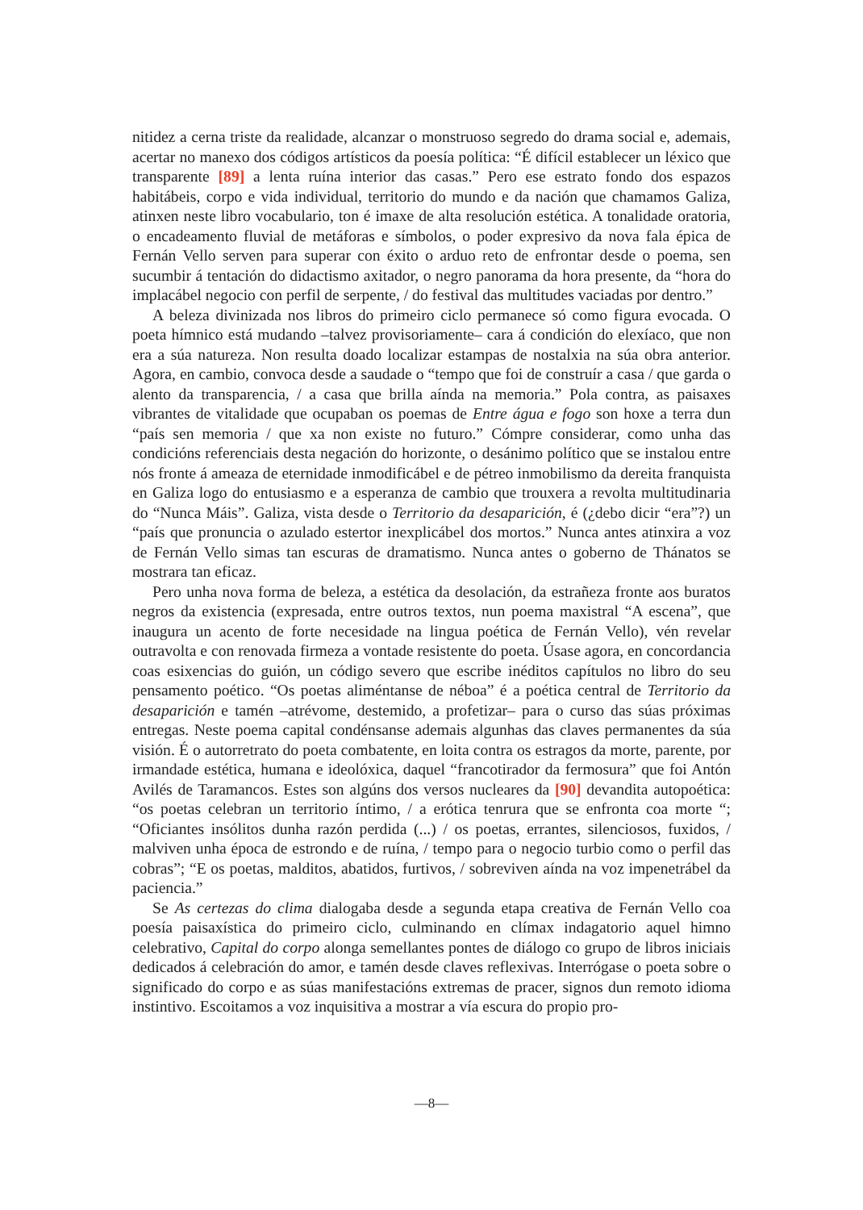nitidez a cerna triste da realidade, alcanzar o monstruoso segredo do drama social e, ademais, acertar no manexo dos códigos artísticos da poesía política: “É difícil establecer un léxico que transparente [89] a lenta ruína interior das casas.” Pero ese estrato fondo dos espazos habitábeis, corpo e vida individual, territorio do mundo e da nación que chamamos Galiza, atinxen neste libro vocabulario, ton é imaxe de alta resolución estética. A tonalidade oratoria, o encadeamento fluvial de metáforas e símbolos, o poder expresivo da nova fala épica de Fernán Vello serven para superar con éxito o arduo reto de enfrontar desde o poema, sen sucumbir á tentación do didactismo axitador, o negro panorama da hora presente, da “hora do implacábel negocio con perfil de serpente, / do festival das multitudes vaciadas por dentro.”
A beleza divinizada nos libros do primeiro ciclo permanece só como figura evocada. O poeta hímnico está mudando –talvez provisoriamente– cara á condición do elexíaco, que non era a súa natureza. Non resulta doado localizar estampas de nostalxia na súa obra anterior. Agora, en cambio, convoca desde a saudade o “tempo que foi de construír a casa / que garda o alento da transparencia, / a casa que brilla aínda na memoria.” Pola contra, as paisaxes vibrantes de vitalidade que ocupaban os poemas de Entre água e fogo son hoxe a terra dun “país sen memoria / que xa non existe no futuro.” Cómpre considerar, como unha das condicións referenciais desta negación do horizonte, o desánimo político que se instalou entre nós fronte á ameaza de eternidade inmodificábel e de pétreo inmobilismo da dereita franquista en Galiza logo do entusiasmo e a esperanza de cambio que trouxera a revolta multitudinaria do “Nunca Máis”. Galiza, vista desde o Territorio da desaparición, é (¿debo dicir “era”?) un “país que pronuncia o azulado estertor inexplicábel dos mortos.” Nunca antes atinxira a voz de Fernán Vello simas tan escuras de dramatismo. Nunca antes o goberno de Thánatos se mostrara tan eficaz.
Pero unha nova forma de beleza, a estética da desolación, da estrañeza fronte aos buratos negros da existencia (expresada, entre outros textos, nun poema maxistral “A escena”, que inaugura un acento de forte necesidade na lingua poética de Fernán Vello), vén revelar outravolta e con renovada firmeza a vontade resistente do poeta. Úsase agora, en concordancia coas esixencias do guión, un código severo que escribe inéditos capítulos no libro do seu pensamento poético. “Os poetas aliméntanse de néboa” é a poética central de Territorio da desaparición e tamén –atrévome, destemido, a profetizar– para o curso das súas próximas entregas. Neste poema capital condénsanse ademais algunhas das claves permanentes da súa visión. É o autorretrato do poeta combatente, en loita contra os estragos da morte, parente, por irmandade estética, humana e ideolóxica, daquel “francotirador da fermosura” que foi Antón Avilés de Taramancos. Estes son algúns dos versos nucleares da [90] devandita autopoética: “os poetas celebran un territorio íntimo, / a erótica tenrura que se enfronta coa morte “; “Oficiantes insólitos dunha razón perdida (...) / os poetas, errantes, silenciosos, fuxidos, / malviven unha época de estrondo e de ruína, / tempo para o negocio turbio como o perfil das cobras”; “E os poetas, malditos, abatidos, furtivos, / sobreviven aínda na voz impenetrábel da paciencia.”
Se As certezas do clima dialogaba desde a segunda etapa creativa de Fernán Vello coa poesía paisaxística do primeiro ciclo, culminando en clímax indagatorio aquel himno celebrativo, Capital do corpo alonga semellantes pontes de diálogo co grupo de libros iniciais dedicados á celebración do amor, e tamén desde claves reflexivas. Interrógase o poeta sobre o significado do corpo e as súas manifestacións extremas de pracer, signos dun remoto idioma instintivo. Escoitamos a voz inquisitiva a mostrar a vía escura do propio pro-
—8—